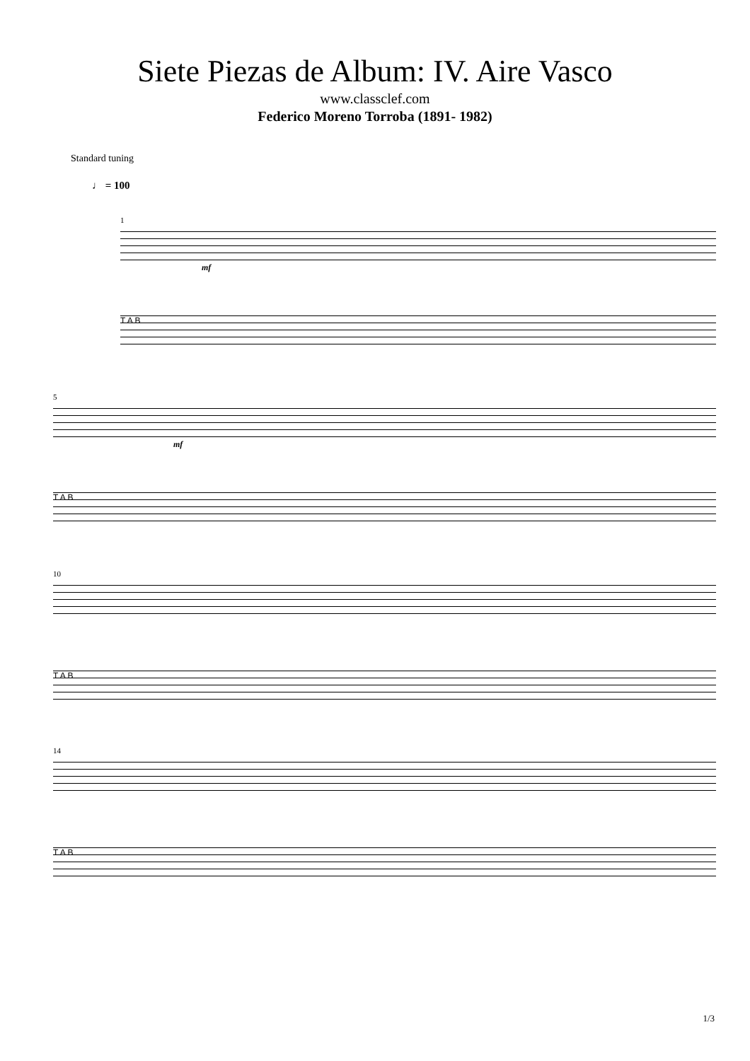Siete Piezas de Album: IV. Aire Vasco
www.classclef.com
Federico Moreno Torroba (1891- 1982)
Standard tuning
♩ = 100
1
mf
T A B
5
mf
T A B
10
T A B
14
T A B
1/3